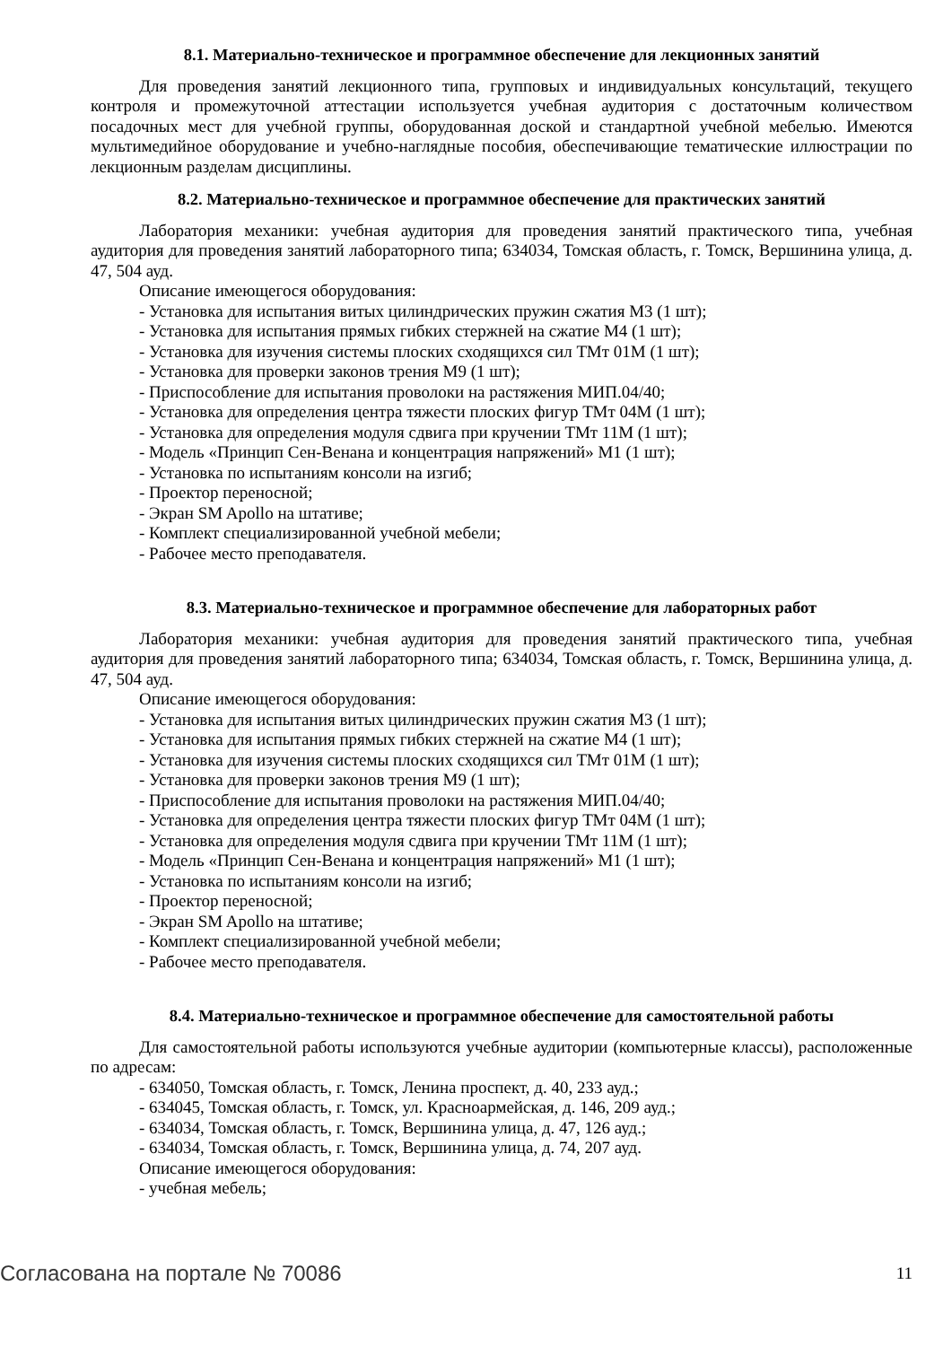8.1. Материально-техническое и программное обеспечение для лекционных занятий
Для проведения занятий лекционного типа, групповых и индивидуальных консультаций, текущего контроля и промежуточной аттестации используется учебная аудитория с достаточным количеством посадочных мест для учебной группы, оборудованная доской и стандартной учебной мебелью. Имеются мультимедийное оборудование и учебно-наглядные пособия, обеспечивающие тематические иллюстрации по лекционным разделам дисциплины.
8.2. Материально-техническое и программное обеспечение для практических занятий
Лаборатория механики: учебная аудитория для проведения занятий практического типа, учебная аудитория для проведения занятий лабораторного типа; 634034, Томская область, г. Томск, Вершинина улица, д. 47, 504 ауд.
Описание имеющегося оборудования:
- Установка для испытания витых цилиндрических пружин сжатия М3 (1 шт);
- Установка для испытания прямых гибких стержней на сжатие М4 (1 шт);
- Установка для изучения системы плоских сходящихся сил ТМт 01М (1 шт);
- Установка для проверки законов трения М9 (1 шт);
- Приспособление для испытания проволоки на растяжения МИП.04/40;
- Установка для определения центра тяжести плоских фигур ТМт 04М (1 шт);
- Установка для определения модуля сдвига при кручении ТМт 11М (1 шт);
- Модель «Принцип Сен-Венана и концентрация напряжений» М1 (1 шт);
- Установка по испытаниям консоли на изгиб;
- Проектор переносной;
- Экран SM Apollo на штативе;
- Комплект специализированной учебной мебели;
- Рабочее место преподавателя.
8.3. Материально-техническое и программное обеспечение для лабораторных работ
Лаборатория механики: учебная аудитория для проведения занятий практического типа, учебная аудитория для проведения занятий лабораторного типа; 634034, Томская область, г. Томск, Вершинина улица, д. 47, 504 ауд.
Описание имеющегося оборудования:
- Установка для испытания витых цилиндрических пружин сжатия М3 (1 шт);
- Установка для испытания прямых гибких стержней на сжатие М4 (1 шт);
- Установка для изучения системы плоских сходящихся сил ТМт 01М (1 шт);
- Установка для проверки законов трения М9 (1 шт);
- Приспособление для испытания проволоки на растяжения МИП.04/40;
- Установка для определения центра тяжести плоских фигур ТМт 04М (1 шт);
- Установка для определения модуля сдвига при кручении ТМт 11М (1 шт);
- Модель «Принцип Сен-Венана и концентрация напряжений» М1 (1 шт);
- Установка по испытаниям консоли на изгиб;
- Проектор переносной;
- Экран SM Apollo на штативе;
- Комплект специализированной учебной мебели;
- Рабочее место преподавателя.
8.4. Материально-техническое и программное обеспечение для самостоятельной работы
Для самостоятельной работы используются учебные аудитории (компьютерные классы), расположенные по адресам:
- 634050, Томская область, г. Томск, Ленина проспект, д. 40, 233 ауд.;
- 634045, Томская область, г. Томск, ул. Красноармейская, д. 146, 209 ауд.;
- 634034, Томская область, г. Томск, Вершинина улица, д. 47, 126 ауд.;
- 634034, Томская область, г. Томск, Вершинина улица, д. 74, 207 ауд.
Описание имеющегося оборудования:
- учебная мебель;
Согласована на портале № 70086 11